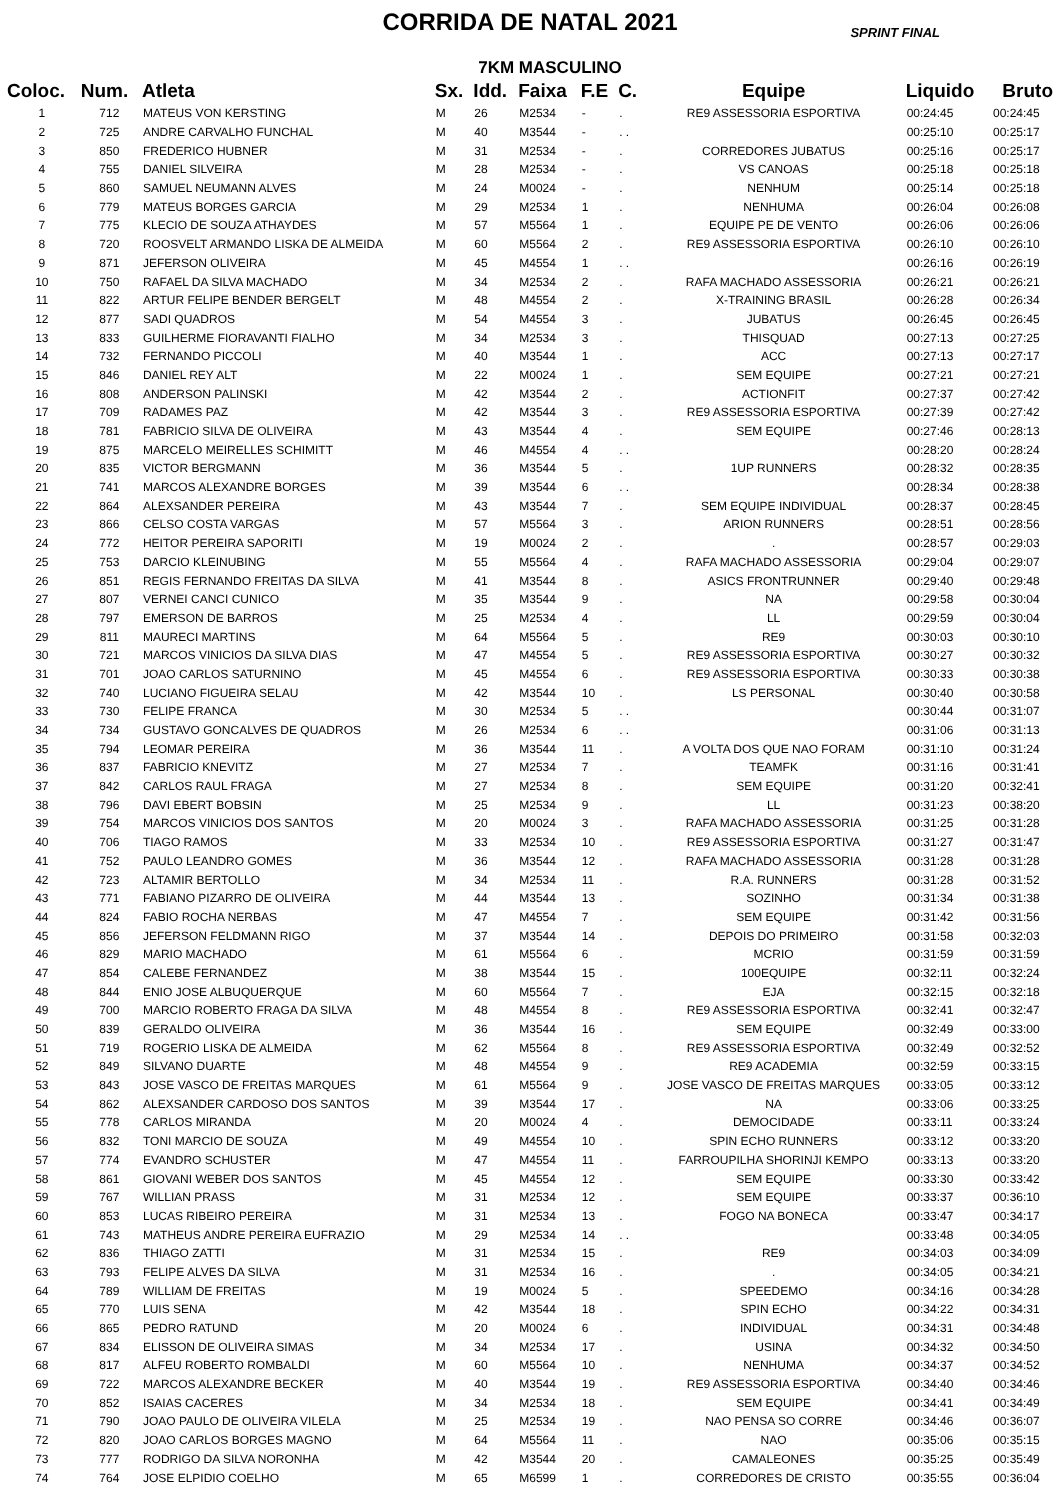CORRIDA DE NATAL 2021
SPRINT FINAL
7KM MASCULINO
| Coloc. | Num. | Atleta | Sx. | Idd. | Faixa | F.E | C. | Equipe | Liquido | Bruto |
| --- | --- | --- | --- | --- | --- | --- | --- | --- | --- | --- |
| 1 | 712 | MATEUS VON KERSTING | M | 26 | M2534 | - | . | RE9 ASSESSORIA ESPORTIVA | 00:24:45 | 00:24:45 |
| 2 | 725 | ANDRE CARVALHO FUNCHAL | M | 40 | M3544 | - | . . | | 00:25:10 | 00:25:17 |
| 3 | 850 | FREDERICO HUBNER | M | 31 | M2534 | - | . | CORREDORES JUBATUS | 00:25:16 | 00:25:17 |
| 4 | 755 | DANIEL SILVEIRA | M | 28 | M2534 | - | . | VS CANOAS | 00:25:18 | 00:25:18 |
| 5 | 860 | SAMUEL NEUMANN ALVES | M | 24 | M0024 | - | . | NENHUM | 00:25:14 | 00:25:18 |
| 6 | 779 | MATEUS BORGES GARCIA | M | 29 | M2534 | 1 | . | NENHUMA | 00:26:04 | 00:26:08 |
| 7 | 775 | KLECIO DE SOUZA ATHAYDES | M | 57 | M5564 | 1 | . | EQUIPE PE DE VENTO | 00:26:06 | 00:26:06 |
| 8 | 720 | ROOSVELT ARMANDO LISKA DE ALMEIDA | M | 60 | M5564 | 2 | . | RE9 ASSESSORIA ESPORTIVA | 00:26:10 | 00:26:10 |
| 9 | 871 | JEFERSON OLIVEIRA | M | 45 | M4554 | 1 | . . | | 00:26:16 | 00:26:19 |
| 10 | 750 | RAFAEL DA SILVA MACHADO | M | 34 | M2534 | 2 | . | RAFA MACHADO ASSESSORIA | 00:26:21 | 00:26:21 |
| 11 | 822 | ARTUR FELIPE BENDER BERGELT | M | 48 | M4554 | 2 | . | X-TRAINING BRASIL | 00:26:28 | 00:26:34 |
| 12 | 877 | SADI QUADROS | M | 54 | M4554 | 3 | . | JUBATUS | 00:26:45 | 00:26:45 |
| 13 | 833 | GUILHERME FIORAVANTI FIALHO | M | 34 | M2534 | 3 | . | THISQUAD | 00:27:13 | 00:27:25 |
| 14 | 732 | FERNANDO PICCOLI | M | 40 | M3544 | 1 | . | ACC | 00:27:13 | 00:27:17 |
| 15 | 846 | DANIEL REY ALT | M | 22 | M0024 | 1 | . | SEM EQUIPE | 00:27:21 | 00:27:21 |
| 16 | 808 | ANDERSON PALINSKI | M | 42 | M3544 | 2 | . | ACTIONFIT | 00:27:37 | 00:27:42 |
| 17 | 709 | RADAMES PAZ | M | 42 | M3544 | 3 | . | RE9 ASSESSORIA ESPORTIVA | 00:27:39 | 00:27:42 |
| 18 | 781 | FABRICIO SILVA DE OLIVEIRA | M | 43 | M3544 | 4 | . | SEM EQUIPE | 00:27:46 | 00:28:13 |
| 19 | 875 | MARCELO MEIRELLES SCHIMITT | M | 46 | M4554 | 4 | . . | | 00:28:20 | 00:28:24 |
| 20 | 835 | VICTOR BERGMANN | M | 36 | M3544 | 5 | . | 1UP RUNNERS | 00:28:32 | 00:28:35 |
| 21 | 741 | MARCOS ALEXANDRE BORGES | M | 39 | M3544 | 6 | . . | | 00:28:34 | 00:28:38 |
| 22 | 864 | ALEXSANDER PEREIRA | M | 43 | M3544 | 7 | . | SEM EQUIPE INDIVIDUAL | 00:28:37 | 00:28:45 |
| 23 | 866 | CELSO COSTA VARGAS | M | 57 | M5564 | 3 | . | ARION RUNNERS | 00:28:51 | 00:28:56 |
| 24 | 772 | HEITOR PEREIRA SAPORITI | M | 19 | M0024 | 2 | . | . | 00:28:57 | 00:29:03 |
| 25 | 753 | DARCIO KLEINUBING | M | 55 | M5564 | 4 | . | RAFA MACHADO ASSESSORIA | 00:29:04 | 00:29:07 |
| 26 | 851 | REGIS FERNANDO FREITAS DA SILVA | M | 41 | M3544 | 8 | . | ASICS FRONTRUNNER | 00:29:40 | 00:29:48 |
| 27 | 807 | VERNEI CANCI CUNICO | M | 35 | M3544 | 9 | . | NA | 00:29:58 | 00:30:04 |
| 28 | 797 | EMERSON DE BARROS | M | 25 | M2534 | 4 | . | LL | 00:29:59 | 00:30:04 |
| 29 | 811 | MAURECI MARTINS | M | 64 | M5564 | 5 | . | RE9 | 00:30:03 | 00:30:10 |
| 30 | 721 | MARCOS VINICIOS DA SILVA DIAS | M | 47 | M4554 | 5 | . | RE9 ASSESSORIA ESPORTIVA | 00:30:27 | 00:30:32 |
| 31 | 701 | JOAO CARLOS SATURNINO | M | 45 | M4554 | 6 | . | RE9 ASSESSORIA ESPORTIVA | 00:30:33 | 00:30:38 |
| 32 | 740 | LUCIANO FIGUEIRA SELAU | M | 42 | M3544 | 10 | . | LS PERSONAL | 00:30:40 | 00:30:58 |
| 33 | 730 | FELIPE FRANCA | M | 30 | M2534 | 5 | . . | | 00:30:44 | 00:31:07 |
| 34 | 734 | GUSTAVO GONCALVES DE QUADROS | M | 26 | M2534 | 6 | . . | | 00:31:06 | 00:31:13 |
| 35 | 794 | LEOMAR PEREIRA | M | 36 | M3544 | 11 | . | A VOLTA DOS QUE NAO FORAM | 00:31:10 | 00:31:24 |
| 36 | 837 | FABRICIO KNEVITZ | M | 27 | M2534 | 7 | . | TEAMFK | 00:31:16 | 00:31:41 |
| 37 | 842 | CARLOS RAUL FRAGA | M | 27 | M2534 | 8 | . | SEM EQUIPE | 00:31:20 | 00:32:41 |
| 38 | 796 | DAVI EBERT BOBSIN | M | 25 | M2534 | 9 | . | LL | 00:31:23 | 00:38:20 |
| 39 | 754 | MARCOS VINICIOS DOS SANTOS | M | 20 | M0024 | 3 | . | RAFA MACHADO ASSESSORIA | 00:31:25 | 00:31:28 |
| 40 | 706 | TIAGO RAMOS | M | 33 | M2534 | 10 | . | RE9 ASSESSORIA ESPORTIVA | 00:31:27 | 00:31:47 |
| 41 | 752 | PAULO LEANDRO GOMES | M | 36 | M3544 | 12 | . | RAFA MACHADO ASSESSORIA | 00:31:28 | 00:31:28 |
| 42 | 723 | ALTAMIR BERTOLLO | M | 34 | M2534 | 11 | . | R.A. RUNNERS | 00:31:28 | 00:31:52 |
| 43 | 771 | FABIANO PIZARRO DE OLIVEIRA | M | 44 | M3544 | 13 | . | SOZINHO | 00:31:34 | 00:31:38 |
| 44 | 824 | FABIO ROCHA NERBAS | M | 47 | M4554 | 7 | . | SEM EQUIPE | 00:31:42 | 00:31:56 |
| 45 | 856 | JEFERSON FELDMANN RIGO | M | 37 | M3544 | 14 | . | DEPOIS DO PRIMEIRO | 00:31:58 | 00:32:03 |
| 46 | 829 | MARIO MACHADO | M | 61 | M5564 | 6 | . | MCRIO | 00:31:59 | 00:31:59 |
| 47 | 854 | CALEBE FERNANDEZ | M | 38 | M3544 | 15 | . | 100EQUIPE | 00:32:11 | 00:32:24 |
| 48 | 844 | ENIO JOSE ALBUQUERQUE | M | 60 | M5564 | 7 | . | EJA | 00:32:15 | 00:32:18 |
| 49 | 700 | MARCIO ROBERTO FRAGA DA SILVA | M | 48 | M4554 | 8 | . | RE9 ASSESSORIA ESPORTIVA | 00:32:41 | 00:32:47 |
| 50 | 839 | GERALDO OLIVEIRA | M | 36 | M3544 | 16 | . | SEM EQUIPE | 00:32:49 | 00:33:00 |
| 51 | 719 | ROGERIO LISKA DE ALMEIDA | M | 62 | M5564 | 8 | . | RE9 ASSESSORIA ESPORTIVA | 00:32:49 | 00:32:52 |
| 52 | 849 | SILVANO DUARTE | M | 48 | M4554 | 9 | . | RE9 ACADEMIA | 00:32:59 | 00:33:15 |
| 53 | 843 | JOSE VASCO DE FREITAS MARQUES | M | 61 | M5564 | 9 | . | JOSE VASCO DE FREITAS MARQUES | 00:33:05 | 00:33:12 |
| 54 | 862 | ALEXSANDER CARDOSO DOS SANTOS | M | 39 | M3544 | 17 | . | NA | 00:33:06 | 00:33:25 |
| 55 | 778 | CARLOS MIRANDA | M | 20 | M0024 | 4 | . | DEMOCIDADE | 00:33:11 | 00:33:24 |
| 56 | 832 | TONI MARCIO DE SOUZA | M | 49 | M4554 | 10 | . | SPIN ECHO RUNNERS | 00:33:12 | 00:33:20 |
| 57 | 774 | EVANDRO SCHUSTER | M | 47 | M4554 | 11 | . | FARROUPILHA SHORINJI KEMPO | 00:33:13 | 00:33:20 |
| 58 | 861 | GIOVANI WEBER DOS SANTOS | M | 45 | M4554 | 12 | . | SEM EQUIPE | 00:33:30 | 00:33:42 |
| 59 | 767 | WILLIAN PRASS | M | 31 | M2534 | 12 | . | SEM EQUIPE | 00:33:37 | 00:36:10 |
| 60 | 853 | LUCAS RIBEIRO PEREIRA | M | 31 | M2534 | 13 | . | FOGO NA BONECA | 00:33:47 | 00:34:17 |
| 61 | 743 | MATHEUS ANDRE PEREIRA EUFRAZIO | M | 29 | M2534 | 14 | . . | | 00:33:48 | 00:34:05 |
| 62 | 836 | THIAGO ZATTI | M | 31 | M2534 | 15 | . | RE9 | 00:34:03 | 00:34:09 |
| 63 | 793 | FELIPE ALVES DA SILVA | M | 31 | M2534 | 16 | . | . | 00:34:05 | 00:34:21 |
| 64 | 789 | WILLIAM DE FREITAS | M | 19 | M0024 | 5 | . | SPEEDEMO | 00:34:16 | 00:34:28 |
| 65 | 770 | LUIS SENA | M | 42 | M3544 | 18 | . | SPIN ECHO | 00:34:22 | 00:34:31 |
| 66 | 865 | PEDRO RATUND | M | 20 | M0024 | 6 | . | INDIVIDUAL | 00:34:31 | 00:34:48 |
| 67 | 834 | ELISSON DE OLIVEIRA SIMAS | M | 34 | M2534 | 17 | . | USINA | 00:34:32 | 00:34:50 |
| 68 | 817 | ALFEU ROBERTO ROMBALDI | M | 60 | M5564 | 10 | . | NENHUMA | 00:34:37 | 00:34:52 |
| 69 | 722 | MARCOS ALEXANDRE BECKER | M | 40 | M3544 | 19 | . | RE9 ASSESSORIA ESPORTIVA | 00:34:40 | 00:34:46 |
| 70 | 852 | ISAIAS CACERES | M | 34 | M2534 | 18 | . | SEM EQUIPE | 00:34:41 | 00:34:49 |
| 71 | 790 | JOAO PAULO DE OLIVEIRA VILELA | M | 25 | M2534 | 19 | . | NAO PENSA SO CORRE | 00:34:46 | 00:36:07 |
| 72 | 820 | JOAO CARLOS BORGES MAGNO | M | 64 | M5564 | 11 | . | NAO | 00:35:06 | 00:35:15 |
| 73 | 777 | RODRIGO DA SILVA NORONHA | M | 42 | M3544 | 20 | . | CAMALEONES | 00:35:25 | 00:35:49 |
| 74 | 764 | JOSE ELPIDIO COELHO | M | 65 | M6599 | 1 | . | CORREDORES DE CRISTO | 00:35:55 | 00:36:04 |